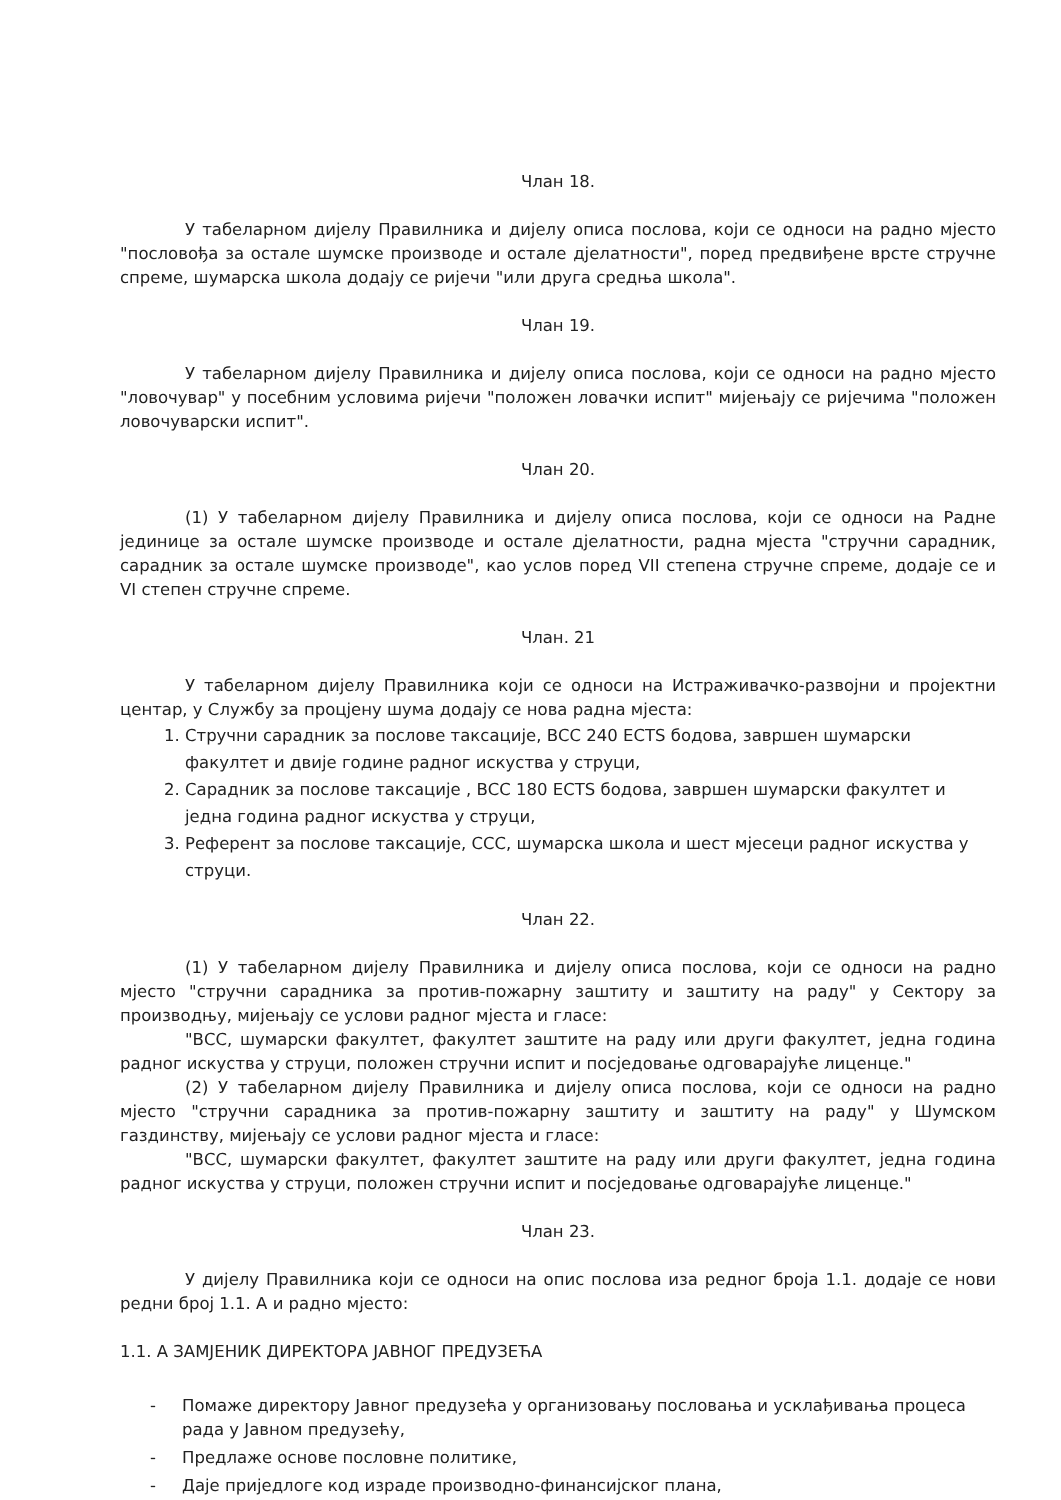Члан 18.
У табеларном дијелу Правилника и дијелу описа послова, који се односи на радно мјесто "пословођа за остале шумске производе и остале дјелатности", поред предвиђене врсте стручне спреме, шумарска школа додају се ријечи "или друга средња школа".
Члан 19.
У табеларном дијелу Правилника и дијелу описа послова, који се односи на радно мјесто "ловочувар" у посебним условима ријечи "положен ловачки испит" мијењају се ријечима "положен ловочуварски испит".
Члан 20.
(1) У табеларном дијелу Правилника и дијелу описа послова, који се односи на Радне јединице за остале шумске производе и остале дјелатности, радна мјеста "стручни сарадник, сарадник за остале шумске производе", као услов поред VII степена стручне спреме, додаје се и VI степен стручне спреме.
Члан. 21
У табеларном дијелу Правилника који се односи на Истраживачко-развојни и пројектни центар, у Службу за процјену шума додају се нова радна мјеста:
1. Стручни сарадник за послове таксације, ВСС 240 ECTS бодова, завршен шумарски факултет и двије године радног искуства у струци,
2. Сарадник за послове таксације , ВСС 180 ECTS бодова, завршен шумарски факултет и једна година радног искуства у струци,
3. Референт за послове таксације, ССС, шумарска школа и шест мјесеци радног искуства у струци.
Члан 22.
(1) У табеларном дијелу Правилника и дијелу описа послова, који се односи на радно мјесто "стручни сарадника за против-пожарну заштиту и заштиту на раду" у Сектору за производњу, мијењају се услови радног мјеста и гласе:
"ВСС, шумарски факултет, факултет заштите на раду или други факултет, једна година радног искуства у струци, положен стручни испит и посједовање одговарајуће лиценце."
(2) У табеларном дијелу Правилника и дијелу описа послова, који се односи на радно мјесто "стручни сарадника за против-пожарну заштиту и заштиту на раду" у Шумском газдинству, мијењају се услови радног мјеста и гласе:
"ВСС, шумарски факултет, факултет заштите на раду или други факултет, једна година радног искуства у струци, положен стручни испит и посједовање одговарајуће лиценце."
Члан 23.
У дијелу Правилника који се односи на опис послова иза редног броја 1.1. додаје се нови редни број 1.1. А и радно мјесто:
1.1. А ЗАМЈЕНИК ДИРЕКТОРА ЈАВНОГ ПРЕДУЗЕЋА
- Помаже директору Јавног предузећа у организовању пословања и усклађивања процеса рада у Јавном предузећу,
- Предлаже основе пословне политике,
- Даје приједлоге код израде производно-финансијског плана,